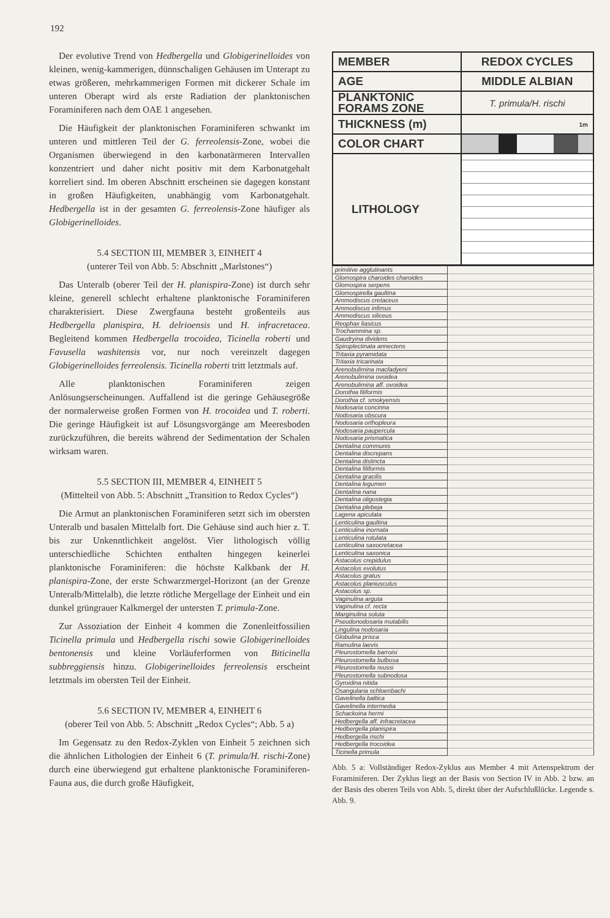192
Der evolutive Trend von Hedbergella und Globigerinelloides von kleinen, wenig-kammerigen, dünnschaligen Gehäusen im Unterapt zu etwas größeren, mehrkammerigen Formen mit dickerer Schale im unteren Oberapt wird als erste Radiation der planktonischen Foraminiferen nach dem OAE 1 angesehen.
Die Häufigkeit der planktonischen Foraminiferen schwankt im unteren und mittleren Teil der G. ferreolensis-Zone, wobei die Organismen überwiegend in den karbonatärmeren Intervallen konzentriert und daher nicht positiv mit dem Karbonatgehalt korreliert sind. Im oberen Abschnitt erscheinen sie dagegen konstant in großen Häufigkeiten, unabhängig vom Karbonatgehalt. Hedbergella ist in der gesamten G. ferreolensis-Zone häufiger als Globigerinelloides.
5.4 SECTION III, MEMBER 3, EINHEIT 4
(unterer Teil von Abb. 5: Abschnitt „Marlstones“)
Das Unteralb (oberer Teil der H. planispira-Zone) ist durch sehr kleine, generell schlecht erhaltene planktonische Foraminiferen charakterisiert. Diese Zwergfauna besteht großenteils aus Hedbergella planispira, H. delrioensis und H. infracretacea. Begleitend kommen Hedbergella trocoidea, Ticinella roberti und Favusella washitensis vor, nur noch vereinzelt dagegen Globigerinelloides ferreolensis. Ticinella roberti tritt letztmals auf.
Alle planktonischen Foraminiferen zeigen Anlösungserscheinungen. Auffallend ist die geringe Gehäusegröße der normalerweise großen Formen von H. trocoidea und T. roberti. Die geringe Häufigkeit ist auf Lösungsvorgänge am Meeresboden zurückzuführen, die bereits während der Sedimentation der Schalen wirksam waren.
5.5 SECTION III, MEMBER 4, EINHEIT 5
(Mittelteil von Abb. 5: Abschnitt „Transition to Redox Cycles“)
Die Armut an planktonischen Foraminiferen setzt sich im obersten Unteralb und basalen Mittelalb fort. Die Gehäuse sind auch hier z. T. bis zur Unkenntlichkeit angelöst. Vier lithologisch völlig unterschiedliche Schichten enthalten hingegen keinerlei planktonische Foraminiferen: die höchste Kalkbank der H. planispira-Zone, der erste Schwarzmergel-Horizont (an der Grenze Unteralb/Mittelalb), die letzte rötliche Mergellage der Einheit und ein dunkel grüngrauer Kalkmergel der untersten T. primula-Zone.
Zur Assoziation der Einheit 4 kommen die Zonenleitfossilien Ticinella primula und Hedbergella rischi sowie Globigerinelloides bentonensis und kleine Vorläuferformen von Biticinella subbreggiensis hinzu. Globigerinelloides ferreolensis erscheint letztmals im obersten Teil der Einheit.
5.6 SECTION IV, MEMBER 4, EINHEIT 6
(oberer Teil von Abb. 5: Abschnitt „Redox Cycles“; Abb. 5 a)
Im Gegensatz zu den Redox-Zyklen von Einheit 5 zeichnen sich die ähnlichen Lithologien der Einheit 6 (T. primula/H. rischi-Zone) durch eine überwiegend gut erhaltene planktonische Foraminiferen-Fauna aus, die durch große Häufigkeit,
| MEMBER | REDOX CYCLES |
| AGE | MIDDLE ALBIAN |
| PLANKTONIC FORAMS ZONE | T. primula/H. rischi |
| THICKNESS (m) | 1m |
| COLOR CHART | |
| LITHOLOGY | |
| primitive agglutinants | |
| Glomospira charoides charoides | |
| Glomospira serpens | |
| Glomospirella gaultina | |
| Ammodiscus cretaceus | |
| Ammodiscus infimus | |
| Ammodiscus siliceus | |
| Reophax liasicus | |
| Trochammina sp. | |
| Gaudryina dividens | |
| Spiroplectinata annectens | |
| Tritaxia pyramidata | |
| Tritaxia tricarinata | |
| Arenobulimina macfadyeni | |
| Arenobulimina ovoidea | |
| Arenobulimina aff. ovoidea | |
| Dorothia filiformis | |
| Dorothia cf. smokyensis | |
| Nodosaria concinna | |
| Nodosaria obscura | |
| Nodosaria orthopleura | |
| Nodosaria paupercula | |
| Nodosaria prismatica | |
| Dentalina communis | |
| Dentalina discrepans | |
| Dentalina distincta | |
| Dentalina filiformis | |
| Dentalina gracilis | |
| Dentalina legumen | |
| Dentalina nana | |
| Dentalina oligostegia | |
| Dentalina plebeja | |
| Lagena apiculata | |
| Lenticulina gaultina | |
| Lenticulina inornata | |
| Lenticulina rotulata | |
| Lenticulina saxocretacea | |
| Lenticulina saxonica | |
| Astacolus crepidulus | |
| Astacolus evolutus | |
| Astacolus gratus | |
| Astacolus planiusculus | |
| Astacolus sp. | |
| Vaginulina arguta | |
| Vaginulina cf. recta | |
| Marginulina soluta | |
| Pseudonodosaria mutabilis | |
| Lingulina nodosaria | |
| Globulina prisca | |
| Ramulina laevis | |
| Pleurostomella barroisi | |
| Pleurostomella bulbosa | |
| Pleurostomella reussi | |
| Pleurostomella subnodosa | |
| Gyroidina nitida | |
| Osangularia schloenbachi | |
| Gavelinella baltica | |
| Gavelinella intermedia | |
| Schackoina hermi | |
| Hedbergella aff. infracretacea | |
| Hedbergella planispira | |
| Hedbergella rischi | |
| Hedbergella trocoidea | |
| Ticinella primula | |
Abb. 5 a: Vollständiger Redox-Zyklus aus Member 4 mit Artenspektrum der Foraminiferen. Der Zyklus liegt an der Basis von Section IV in Abb. 2 bzw. an der Basis des oberen Teils von Abb. 5, direkt über der Aufschlußlücke. Legende s. Abb. 9.